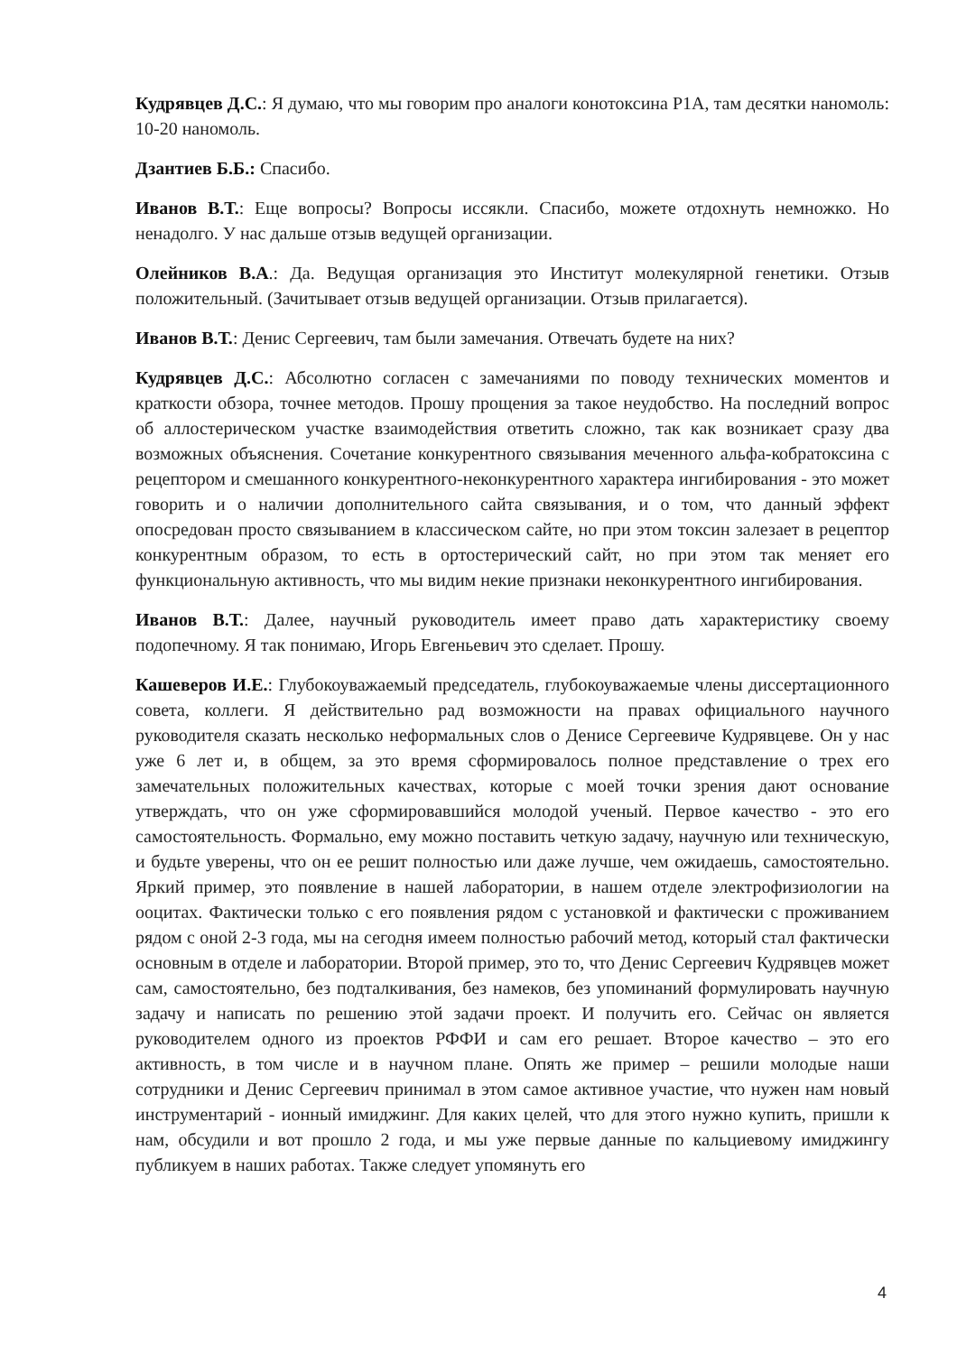Кудрявцев Д.С.: Я думаю, что мы говорим про аналоги конотоксина P1A, там десятки наномоль: 10-20 наномоль.
Дзантиев Б.Б.: Спасибо.
Иванов В.Т.: Еще вопросы? Вопросы иссякли. Спасибо, можете отдохнуть немножко. Но ненадолго. У нас дальше отзыв ведущей организации.
Олейников В.А.: Да. Ведущая организация это Институт молекулярной генетики. Отзыв положительный. (Зачитывает отзыв ведущей организации. Отзыв прилагается).
Иванов В.Т.: Денис Сергеевич, там были замечания. Отвечать будете на них?
Кудрявцев Д.С.: Абсолютно согласен с замечаниями по поводу технических моментов и краткости обзора, точнее методов. Прошу прощения за такое неудобство. На последний вопрос об аллостерическом участке взаимодействия ответить сложно, так как возникает сразу два возможных объяснения. Сочетание конкурентного связывания меченного альфа-кобратоксина с рецептором и смешанного конкурентного-неконкурентного характера ингибирования - это может говорить и о наличии дополнительного сайта связывания, и о том, что данный эффект опосредован просто связыванием в классическом сайте, но при этом токсин залезает в рецептор конкурентным образом, то есть в ортостерический сайт, но при этом так меняет его функциональную активность, что мы видим некие признаки неконкурентного ингибирования.
Иванов В.Т.: Далее, научный руководитель имеет право дать характеристику своему подопечному. Я так понимаю, Игорь Евгеньевич это сделает. Прошу.
Кашеверов И.Е.: Глубокоуважаемый председатель, глубокоуважаемые члены диссертационного совета, коллеги. Я действительно рад возможности на правах официального научного руководителя сказать несколько неформальных слов о Денисе Сергеевиче Кудрявцеве. Он у нас уже 6 лет и, в общем, за это время сформировалось полное представление о трех его замечательных положительных качествах, которые с моей точки зрения дают основание утверждать, что он уже сформировавшийся молодой ученый. Первое качество - это его самостоятельность. Формально, ему можно поставить четкую задачу, научную или техническую, и будьте уверены, что он ее решит полностью или даже лучше, чем ожидаешь, самостоятельно. Яркий пример, это появление в нашей лаборатории, в нашем отделе электрофизиологии на ооцитах. Фактически только с его появления рядом с установкой и фактически с проживанием рядом с оной 2-3 года, мы на сегодня имеем полностью рабочий метод, который стал фактически основным в отделе и лаборатории. Второй пример, это то, что Денис Сергеевич Кудрявцев может сам, самостоятельно, без подталкивания, без намеков, без упоминаний формулировать научную задачу и написать по решению этой задачи проект. И получить его. Сейчас он является руководителем одного из проектов РФФИ и сам его решает. Второе качество – это его активность, в том числе и в научном плане. Опять же пример – решили молодые наши сотрудники и Денис Сергеевич принимал в этом самое активное участие, что нужен нам новый инструментарий - ионный имиджинг. Для каких целей, что для этого нужно купить, пришли к нам, обсудили и вот прошло 2 года, и мы уже первые данные по кальциевому имиджингу публикуем в наших работах. Также следует упомянуть его
4